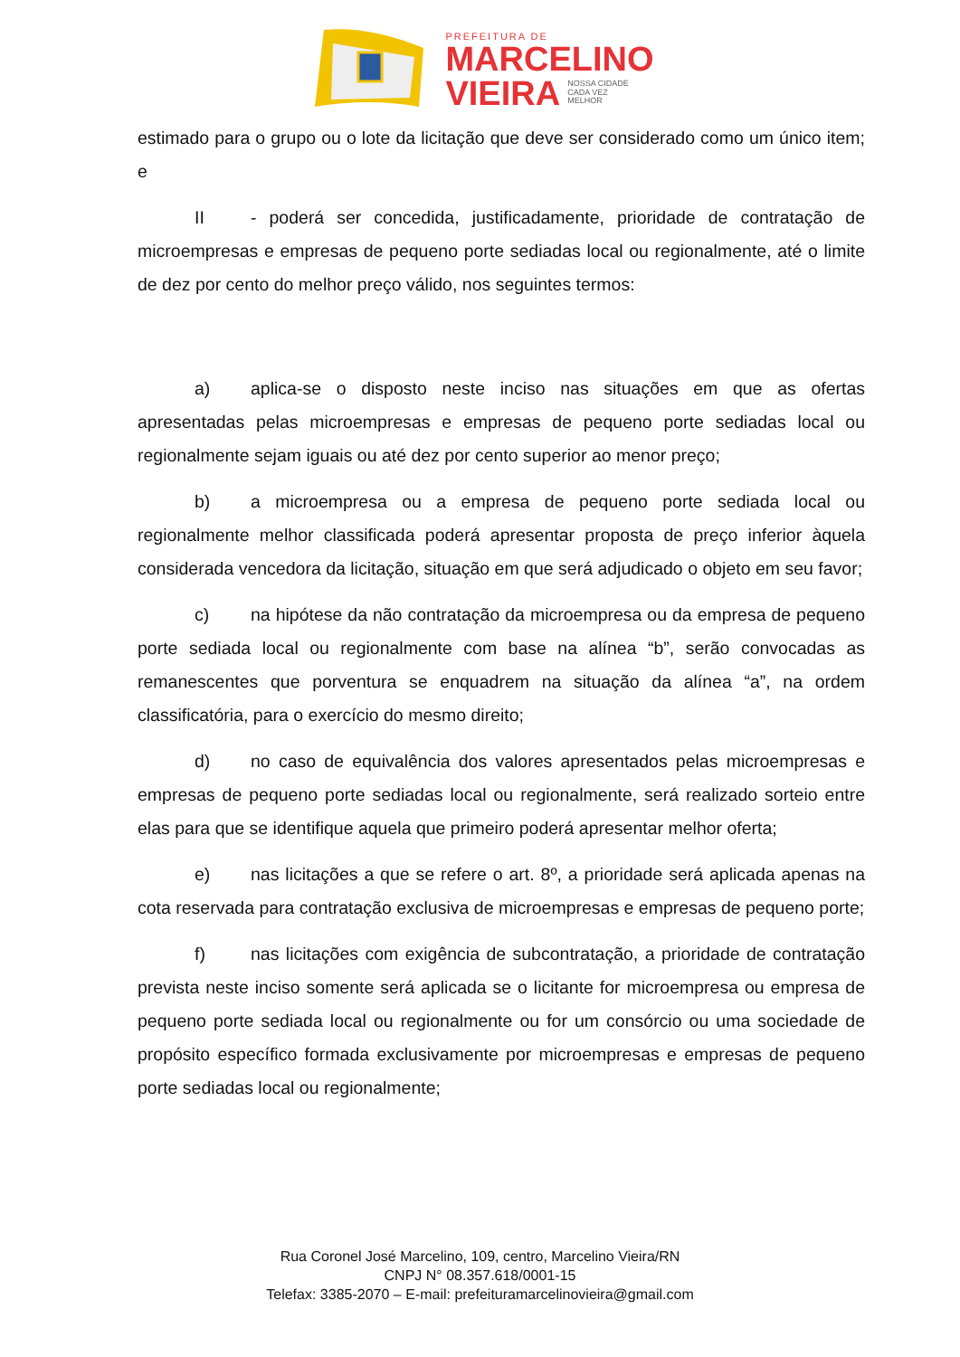PREFEITURA DE
MARCELINO
VIEIRA NOSSA CIDADE
CADA VEZ
MELHOR
estimado para o grupo ou o lote da licitação que deve ser considerado como um único item; e
II - poderá ser concedida, justificadamente, prioridade de contratação de microempresas e empresas de pequeno porte sediadas local ou regionalmente, até o limite de dez por cento do melhor preço válido, nos seguintes termos:
a) aplica-se o disposto neste inciso nas situações em que as ofertas apresentadas pelas microempresas e empresas de pequeno porte sediadas local ou regionalmente sejam iguais ou até dez por cento superior ao menor preço;
b) a microempresa ou a empresa de pequeno porte sediada local ou regionalmente melhor classificada poderá apresentar proposta de preço inferior àquela considerada vencedora da licitação, situação em que será adjudicado o objeto em seu favor;
c) na hipótese da não contratação da microempresa ou da empresa de pequeno porte sediada local ou regionalmente com base na alínea “b”, serão convocadas as remanescentes que porventura se enquadrem na situação da alínea “a”, na ordem classificatória, para o exercício do mesmo direito;
d) no caso de equivalência dos valores apresentados pelas microempresas e empresas de pequeno porte sediadas local ou regionalmente, será realizado sorteio entre elas para que se identifique aquela que primeiro poderá apresentar melhor oferta;
e) nas licitações a que se refere o art. 8º, a prioridade será aplicada apenas na cota reservada para contratação exclusiva de microempresas e empresas de pequeno porte;
f) nas licitações com exigência de subcontratação, a prioridade de contratação prevista neste inciso somente será aplicada se o licitante for microempresa ou empresa de pequeno porte sediada local ou regionalmente ou for um consórcio ou uma sociedade de propósito específico formada exclusivamente por microempresas e empresas de pequeno porte sediadas local ou regionalmente;
Rua Coronel José Marcelino, 109, centro, Marcelino Vieira/RN
CNPJ N° 08.357.618/0001-15
Telefax: 3385-2070 – E-mail: prefeituramarcelinovieira@gmail.com